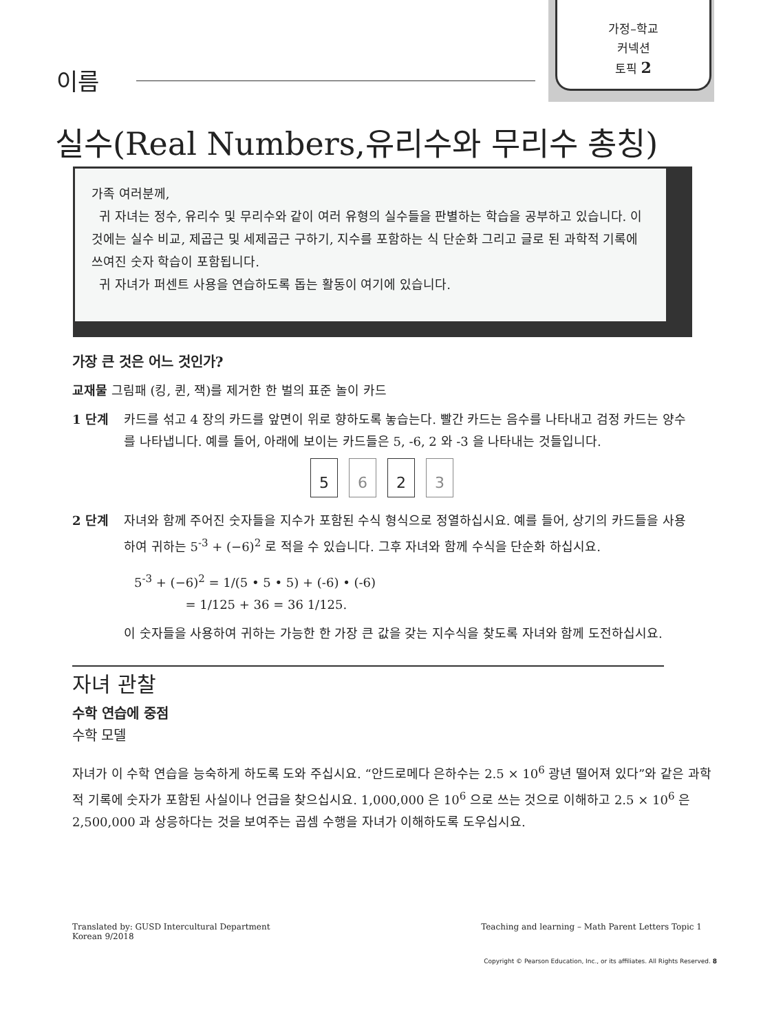가정–학교
커넥션
토픽 2
이름
실수(Real Numbers,유리수와 무리수 총칭)
가족 여러분께,
귀 자녀는 정수, 유리수 및 무리수와 같이 여러 유형의 실수들을 판별하는 학습을 공부하고 있습니다. 이것에는 실수 비교, 제곱근 및 세제곱근 구하기, 지수를 포함하는 식 단순화 그리고 글로 된 과학적 기록에 쓰여진 숫자 학습이 포함됩니다.
귀 자녀가 퍼센트 사용을 연습하도록 돕는 활동이 여기에 있습니다.
가장 큰 것은 어느 것인가?
교재물 그림패 (킹, 퀸, 잭)를 제거한 한 벌의 표준 놀이 카드
1 단계 카드를 섞고 4 장의 카드를 앞면이 위로 향하도록 놓습는다. 빨간 카드는 음수를 나타내고 검정 카드는 양수를 나타냅니다. 예를 들어, 아래에 보이는 카드들은 5, -6, 2 와 -3 을 나타내는 것들입니다.
5 6 2 3
2 단계 자녀와 함께 주어진 숫자들을 지수가 포함된 수식 형식으로 정열하십시요. 예를 들어, 상기의 카드들을 사용하여 귀하는 5<sup>-3</sup> + (−6)<sup>2</sup> 로 적을 수 있습니다. 그후 자녀와 함께 수식을 단순화 하십시요.
5<sup>-3</sup> + (−6)<sup>2</sup> = 1/(5 • 5 • 5) + (-6) • (-6)
= 1/125 + 36 = 36 1/125.
이 숫자들을 사용하여 귀하는 가능한 한 가장 큰 값을 갖는 지수식을 찾도록 자녀와 함께 도전하십시요.
자녀 관찰
수학 연습에 중점
수학 모델
자녀가 이 수학 연습을 능숙하게 하도록 도와 주십시요. “안드로메다 은하수는 2.5 × 10<sup>6</sup> 광년 떨어져 있다”와 같은 과학적 기록에 숫자가 포함된 사실이나 언급을 찾으십시요. 1,000,000 은 10<sup>6</sup> 으로 쓰는 것으로 이해하고 2.5 × 10<sup>6</sup> 은 2,500,000 과 상응하다는 것을 보여주는 곱셈 수행을 자녀가 이해하도록 도우십시요.
Translated by: GUSD Intercultural Department
Korean 9/2018
Teaching and learning – Math Parent Letters Topic 1
Copyright © Pearson Education, Inc., or its affiliates. All Rights Reserved. 8